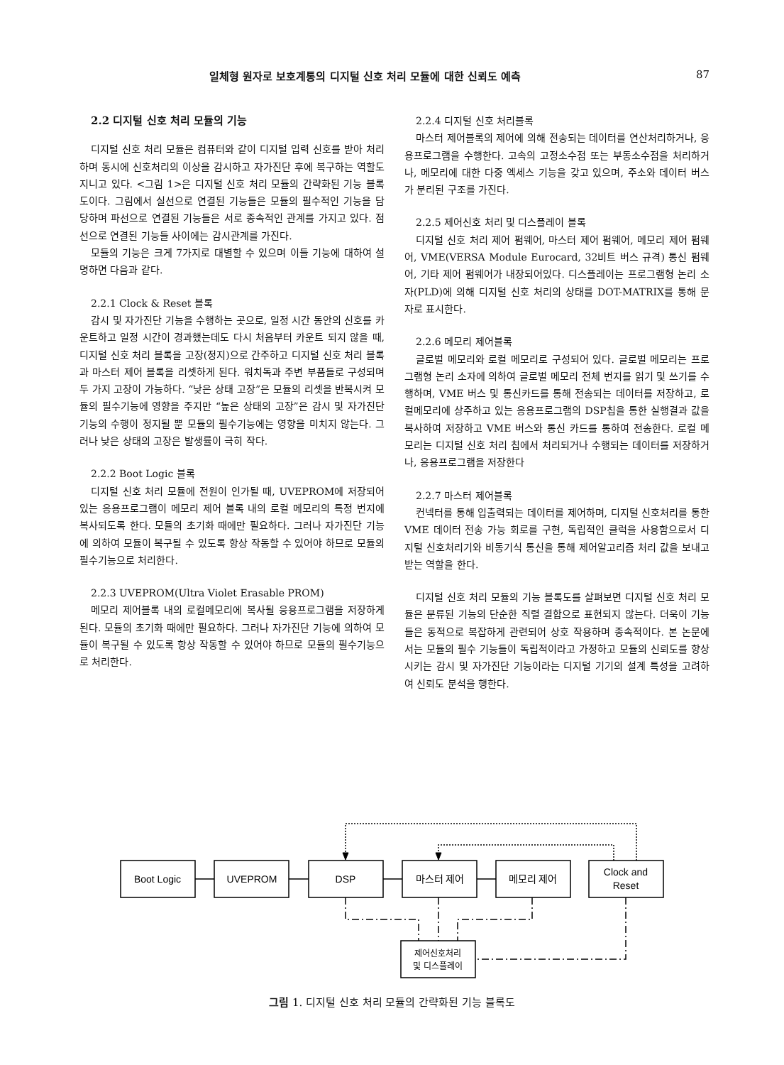일체형 원자로 보호계통의 디지털 신호 처리 모듈에 대한 신뢰도 예측 87
2.2 디지털 신호 처리 모듈의 기능
디지털 신호 처리 모듈은 컴퓨터와 같이 디지털 입력 신호를 받아 처리하며 동시에 신호처리의 이상을 감시하고 자가진단 후에 복구하는 역할도 지니고 있다. <그림 1>은 디지털 신호 처리 모듈의 간략화된 기능 블록도이다. 그림에서 실선으로 연결된 기능들은 모듈의 필수적인 기능을 담당하며 파선으로 연결된 기능들은 서로 종속적인 관계를 가지고 있다. 점선으로 연결된 기능들 사이에는 감시관계를 가진다.
모듈의 기능은 크게 7가지로 대별할 수 있으며 이들 기능에 대하여 설명하면 다음과 같다.
2.2.1 Clock & Reset 블록
감시 및 자가진단 기능을 수행하는 곳으로, 일정 시간 동안의 신호를 카운트하고 일정 시간이 경과했는데도 다시 처음부터 카운트 되지 않을 때, 디지털 신호 처리 블록을 고장(정지)으로 간주하고 디지털 신호 처리 블록과 마스터 제어 블록을 리셋하게 된다. 워치독과 주변 부품들로 구성되며 두 가지 고장이 가능하다. “낮은 상태 고장”은 모듈의 리셋을 반복시켜 모듈의 필수기능에 영향을 주지만 “높은 상태의 고장”은 감시 및 자가진단 기능의 수행이 정지될 뿐 모듈의 필수기능에는 영향을 미치지 않는다. 그러나 낮은 상태의 고장은 발생률이 극히 작다.
2.2.2 Boot Logic 블록
디지털 신호 처리 모듈에 전원이 인가될 때, UVEPROM에 저장되어 있는 응용프로그램이 메모리 제어 블록 내의 로컬 메모리의 특정 번지에 복사되도록 한다. 모듈의 초기화 때에만 필요하다. 그러나 자가진단 기능에 의하여 모듈이 복구될 수 있도록 항상 작동할 수 있어야 하므로 모듈의 필수기능으로 처리한다.
2.2.3 UVEPROM(Ultra Violet Erasable PROM)
메모리 제어블록 내의 로컬메모리에 복사될 응용프로그램을 저장하게 된다. 모듈의 초기화 때에만 필요하다. 그러나 자가진단 기능에 의하여 모듈이 복구될 수 있도록 항상 작동할 수 있어야 하므로 모듈의 필수기능으로 처리한다.
2.2.4 디지털 신호 처리블록
마스터 제어블록의 제어에 의해 전송되는 데이터를 연산처리하거나, 응용프로그램을 수행한다. 고속의 고정소수점 또는 부동소수점을 처리하거나, 메모리에 대한 다중 엑세스 기능을 갖고 있으며, 주소와 데이터 버스가 분리된 구조를 가진다.
2.2.5 제어신호 처리 및 디스플레이 블록
디지털 신호 처리 제어 펌웨어, 마스터 제어 펌웨어, 메모리 제어 펌웨어, VME(VERSA Module Eurocard, 32비트 버스 규격) 통신 펌웨어, 기타 제어 펌웨어가 내장되어있다. 디스플레이는 프로그램형 논리 소자(PLD)에 의해 디지털 신호 처리의 상태를 DOT-MATRIX를 통해 문자로 표시한다.
2.2.6 메모리 제어블록
글로벌 메모리와 로컬 메모리로 구성되어 있다. 글로벌 메모리는 프로그램형 논리 소자에 의하여 글로벌 메모리 전체 번지를 읽기 및 쓰기를 수행하며, VME 버스 및 통신카드를 통해 전송되는 데이터를 저장하고, 로컬메모리에 상주하고 있는 응용프로그램의 DSP칩을 통한 실행결과 값을 복사하여 저장하고 VME 버스와 통신 카드를 통하여 전송한다. 로컬 메모리는 디지털 신호 처리 칩에서 처리되거나 수행되는 데이터를 저장하거나, 응용프로그램을 저장한다
2.2.7 마스터 제어블록
컨넥터를 통해 입출력되는 데이터를 제어하며, 디지털 신호처리를 통한 VME 데이터 전송 가능 회로를 구현, 독립적인 클럭을 사용함으로서 디지털 신호처리기와 비동기식 통신을 통해 제어알고리즘 처리 값을 보내고 받는 역할을 한다.
디지털 신호 처리 모듈의 기능 블록도를 살펴보면 디지털 신호 처리 모듈은 분류된 기능의 단순한 직렬 결합으로 표현되지 않는다. 더욱이 기능들은 동적으로 복잡하게 관련되어 상호 작용하며 종속적이다. 본 논문에서는 모듈의 필수 기능들이 독립적이라고 가정하고 모듈의 신뢰도를 향상시키는 감시 및 자가진단 기능이라는 디지털 기기의 설계 특성을 고려하여 신뢰도 분석을 행한다.
Boot Logic
UVEPROM
DSP
마스터 제어
메모리 제어
Clock and
Reset
제어신호처리
및 디스플레이
그림 1. 디지털 신호 처리 모듈의 간략화된 기능 블록도